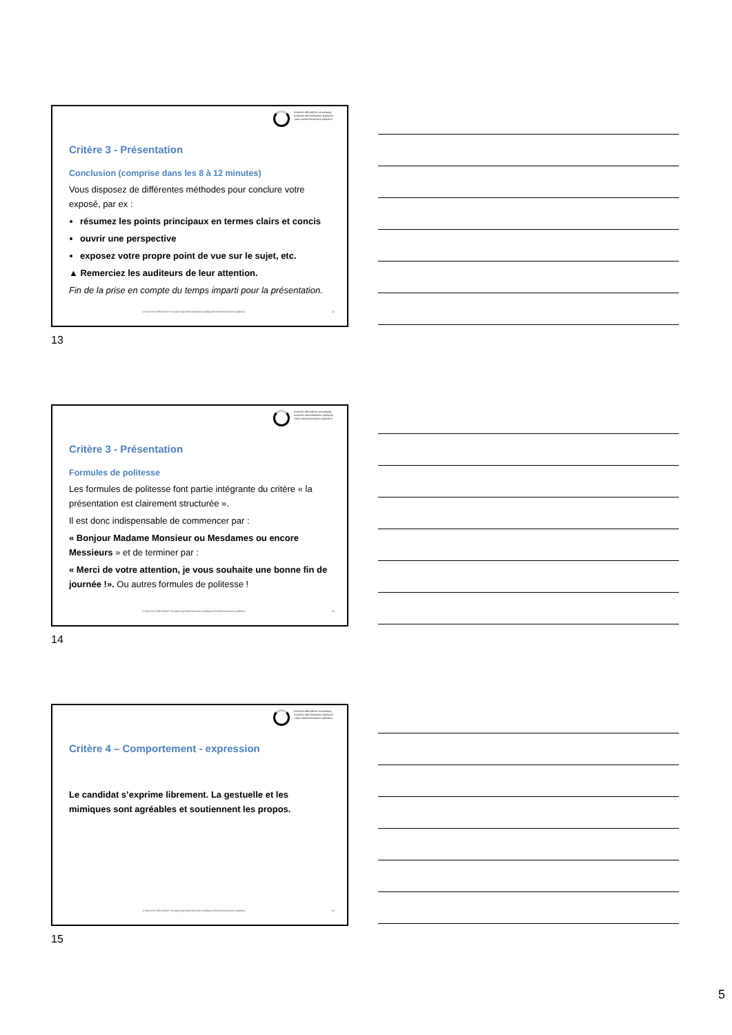branche öffentliche verwaltung
branche administration publique
ramo amministrazione pubblica
Critère 3 - Présentation
Conclusion (comprise dans les 8 à 12 minutes)
Vous disposez de différentes méthodes pour conclure votre exposé, par ex :
résumez les points principaux en termes clairs et concis
ouvrir une perspective
exposez votre propre point de vue sur le sujet, etc.
▲ Remerciez les auditeurs de leur attention.
Fin de la prise en compte du temps imparti pour la présentation.
© Branche Öffentliche Verwaltung/Administration publique/Amministrazione pubblica 13
13
branche öffentliche verwaltung
branche administration publique
ramo amministrazione pubblica
Critère 3 - Présentation
Formules de politesse
Les formules de politesse font partie intégrante du critère « la présentation est clairement structurée ».
Il est donc indispensable de commencer par :
« Bonjour Madame Monsieur ou Mesdames ou encore Messieurs » et de terminer par :
« Merci de votre attention, je vous souhaite une bonne fin de journée !». Ou autres formules de politesse !
© Branche Öffentliche Verwaltung/Administration publique/Amministrazione pubblica 14
14
branche öffentliche verwaltung
branche administration publique
ramo amministrazione pubblica
Critère 4 – Comportement - expression
Le candidat s’exprime librement. La gestuelle et les mimiques sont agréables et soutiennent les propos.
© Branche Öffentliche Verwaltung/Administration publique/Amministrazione pubblica 15
15
5